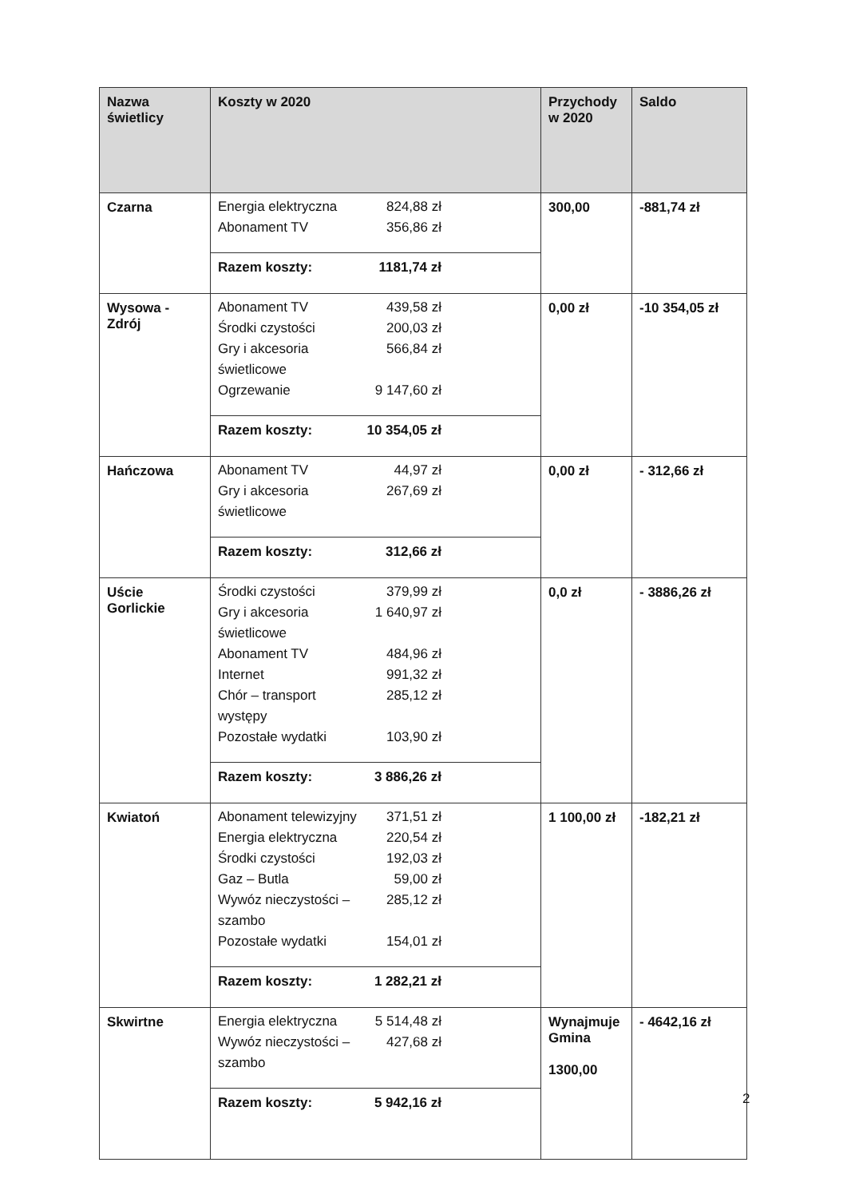| Nazwa świetlicy | Koszty w 2020 | Przychody w 2020 | Saldo |
| --- | --- | --- | --- |
| Czarna | Energia elektryczna 824,88 zł Abonament TV 356,86 zł Razem koszty: 1181,74 zł | 300,00 | -881,74 zł |
| Wysowa - Zdrój | Abonament TV 439,58 zł Środki czystości 200,03 zł Gry i akcesoria świetlicowe 566,84 zł Ogrzewanie 9 147,60 zł Razem koszty: 10 354,05 zł | 0,00 zł | -10 354,05 zł |
| Hańczowa | Abonament TV 44,97 zł Gry i akcesoria świetlicowe 267,69 zł Razem koszty: 312,66 zł | 0,00 zł | - 312,66 zł |
| Uście Gorlickie | Środki czystości 379,99 zł Gry i akcesoria świetlicowe 1 640,97 zł Abonament TV 484,96 zł Internet 991,32 zł Chór – transport występy 285,12 zł Pozostałe wydatki 103,90 zł Razem koszty: 3 886,26 zł | 0,0 zł | - 3886,26 zł |
| Kwiatoń | Abonament telewizyjny 371,51 zł Energia elektryczna 220,54 zł Środki czystości 192,03 zł Gaz – Butla 59,00 zł Wywóz nieczystości – szambo 285,12 zł Pozostałe wydatki 154,01 zł Razem koszty: 1 282,21 zł | 1 100,00 zł | -182,21 zł |
| Skwirtne | Energia elektryczna 5 514,48 zł Wywóz nieczystości – szambo 427,68 zł Razem koszty: 5 942,16 zł | Wynajmuje Gmina 1300,00 | - 4642,16 zł |
2